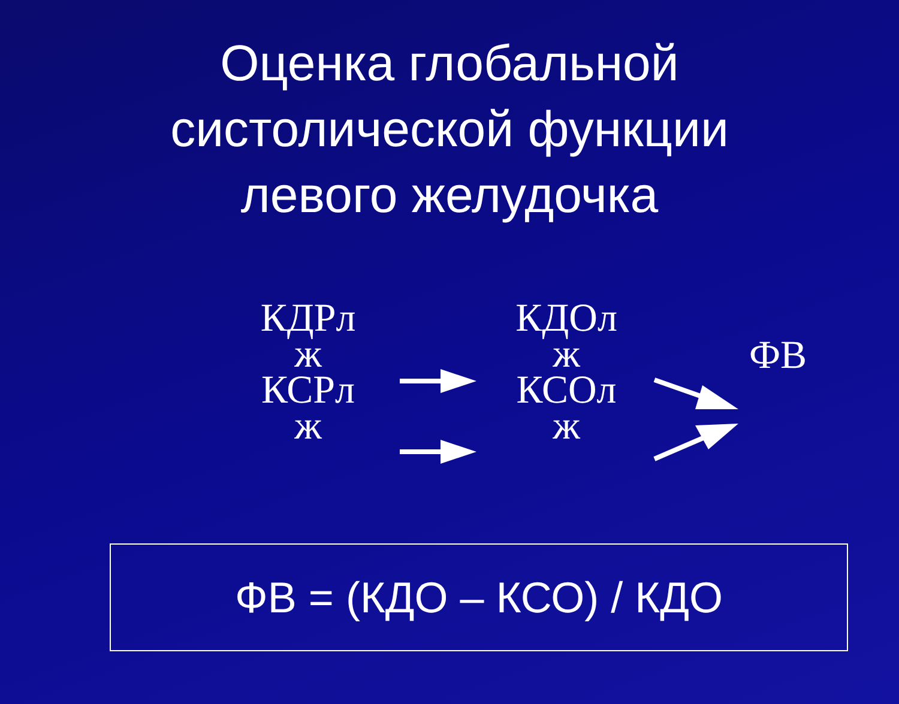Оценка глобальной
систолической функции
левого желудочка
КДРл
ж
КСРл
ж
КДОл
ж
КСОл
ж
ФВ
ФВ = (КДО – КСО) / КДО